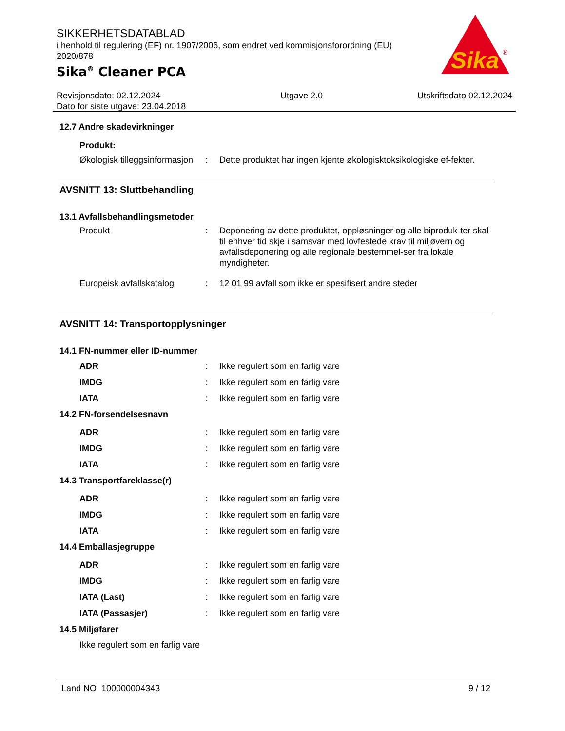SIKKERHETSDATABLAD
i henhold til regulering (EF) nr. 1907/2006, som endret ved kommisjonsforordning (EU) 2020/878
Sika<sup>®</sup> Cleaner PCA
Sika
®
Revisjonsdato: 02.12.2024
Dato for siste utgave: 23.04.2018
Utgave 2.0 Utskriftsdato 02.12.2024
12.7 Andre skadevirkninger
Produkt:
Økologisk tilleggsinformasjon
: Dette produktet har ingen kjente økologisktoksikologiske ef-fekter.
AVSNITT 13: Sluttbehandling
13.1 Avfallsbehandlingsmetoder
Produkt : Deponering av dette produktet, oppløsninger og alle biproduk-ter skal til enhver tid skje i samsvar med lovfestede krav til miljøvern og avfallsdeponering og alle regionale bestemmel-ser fra lokale myndigheter.
Europeisk avfallskatalog
: 12 01 99 avfall som ikke er spesifisert andre steder
AVSNITT 14: Transportopplysninger
14.1 FN-nummer eller ID-nummer
ADR : Ikke regulert som en farlig vare
IMDG : Ikke regulert som en farlig vare
IATA : Ikke regulert som en farlig vare
14.2 FN-forsendelsesnavn
ADR : Ikke regulert som en farlig vare
IMDG : Ikke regulert som en farlig vare
IATA : Ikke regulert som en farlig vare
14.3 Transportfareklasse(r)
ADR : Ikke regulert som en farlig vare
IMDG : Ikke regulert som en farlig vare
IATA : Ikke regulert som en farlig vare
14.4 Emballasjegruppe
ADR : Ikke regulert som en farlig vare
IMDG : Ikke regulert som en farlig vare
IATA (Last) : Ikke regulert som en farlig vare
IATA (Passasjer) : Ikke regulert som en farlig vare
14.5 Miljøfarer
Ikke regulert som en farlig vare
Land NO 100000004343 9 / 12